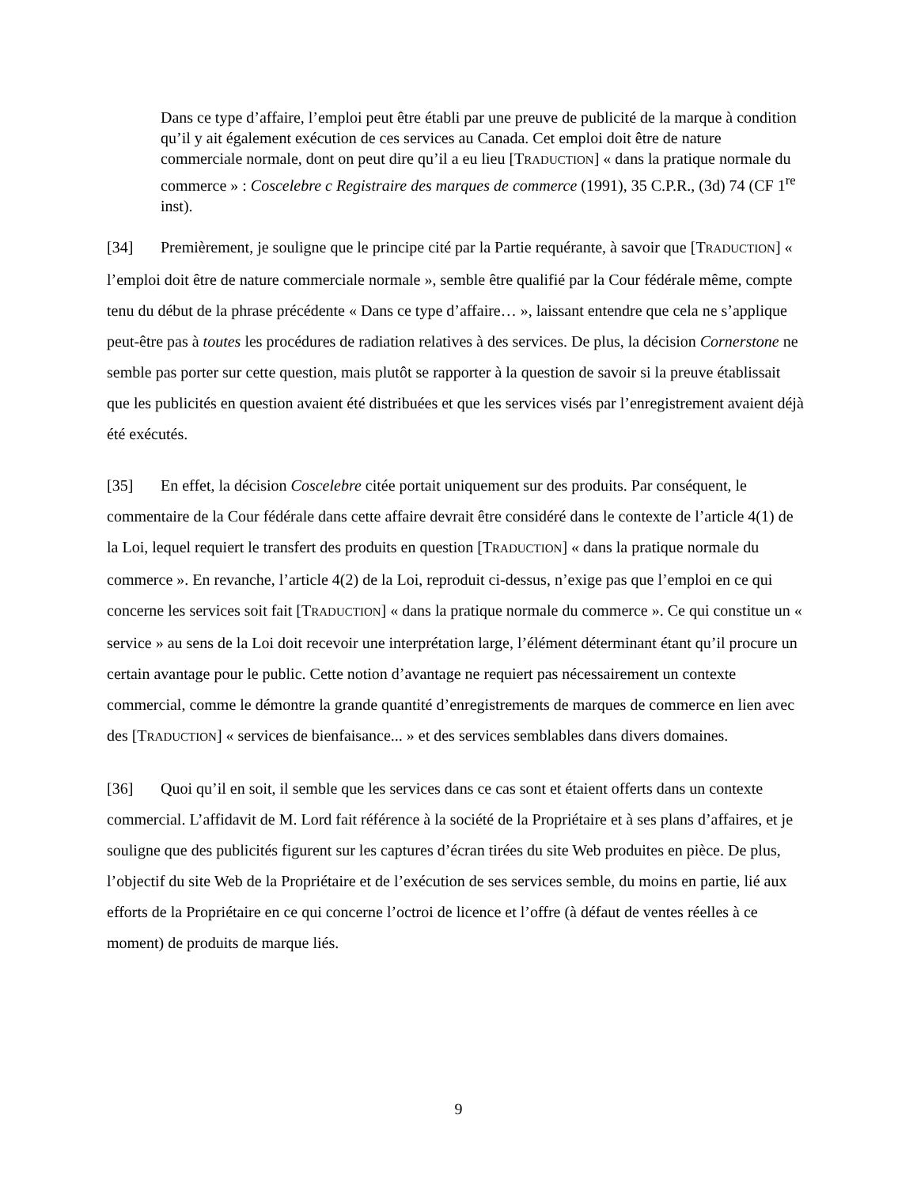Dans ce type d’affaire, l’emploi peut être établi par une preuve de publicité de la marque à condition qu’il y ait également exécution de ces services au Canada. Cet emploi doit être de nature commerciale normale, dont on peut dire qu’il a eu lieu [TRADUCTION] « dans la pratique normale du commerce » : Coscelebre c Registraire des marques de commerce (1991), 35 C.P.R., (3d) 74 (CF 1<sup>re</sup> inst).
[34] Premièrement, je souligne que le principe cité par la Partie requérante, à savoir que [TRADUCTION] « l’emploi doit être de nature commerciale normale », semble être qualifié par la Cour fédérale même, compte tenu du début de la phrase précédente « Dans ce type d’affaire… », laissant entendre que cela ne s’applique peut-être pas à toutes les procédures de radiation relatives à des services. De plus, la décision Cornerstone ne semble pas porter sur cette question, mais plutôt se rapporter à la question de savoir si la preuve établissait que les publicités en question avaient été distribuées et que les services visés par l’enregistrement avaient déjà été exécutés.
[35] En effet, la décision Coscelebre citée portait uniquement sur des produits. Par conséquent, le commentaire de la Cour fédérale dans cette affaire devrait être considéré dans le contexte de l’article 4(1) de la Loi, lequel requiert le transfert des produits en question [TRADUCTION] « dans la pratique normale du commerce ». En revanche, l’article 4(2) de la Loi, reproduit ci-dessus, n’exige pas que l’emploi en ce qui concerne les services soit fait [TRADUCTION] « dans la pratique normale du commerce ». Ce qui constitue un « service » au sens de la Loi doit recevoir une interprétation large, l’élément déterminant étant qu’il procure un certain avantage pour le public. Cette notion d’avantage ne requiert pas nécessairement un contexte commercial, comme le démontre la grande quantité d’enregistrements de marques de commerce en lien avec des [TRADUCTION] « services de bienfaisance... » et des services semblables dans divers domaines.
[36] Quoi qu’il en soit, il semble que les services dans ce cas sont et étaient offerts dans un contexte commercial. L’affidavit de M. Lord fait référence à la société de la Propriétaire et à ses plans d’affaires, et je souligne que des publicités figurent sur les captures d’écran tirées du site Web produites en pièce. De plus, l’objectif du site Web de la Propriétaire et de l’exécution de ses services semble, du moins en partie, lié aux efforts de la Propriétaire en ce qui concerne l’octroi de licence et l’offre (à défaut de ventes réelles à ce moment) de produits de marque liés.
9